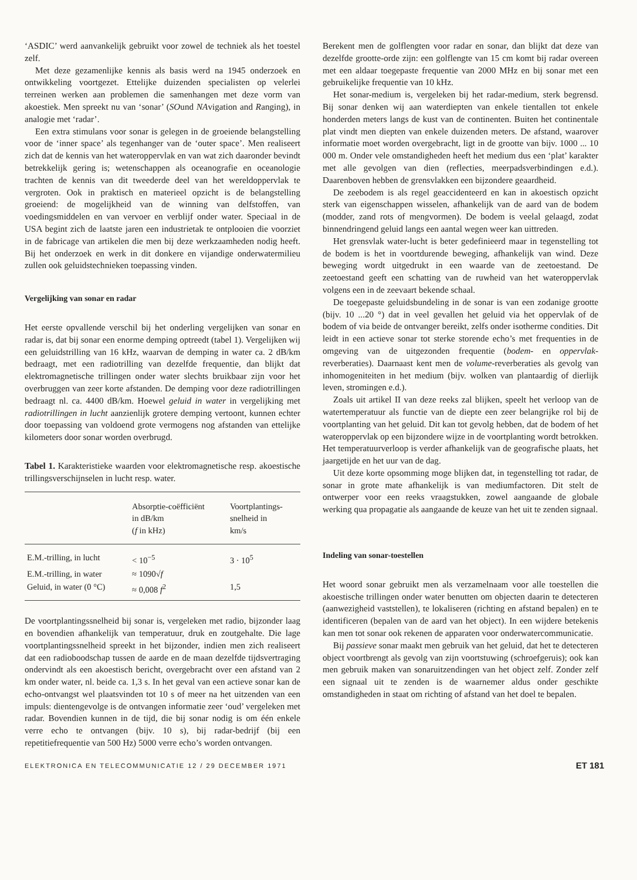‘ASDIC’ werd aanvankelijk gebruikt voor zowel de techniek als het toestel zelf.
Met deze gezamenlijke kennis als basis werd na 1945 onderzoek en ontwikkeling voortgezet. Ettelijke duizenden specialisten op velerlei terreinen werken aan problemen die samenhangen met deze vorm van akoestiek. Men spreekt nu van ‘sonar’ (SOund NAvigation and Ranging), in analogie met ‘radar’.
Een extra stimulans voor sonar is gelegen in de groeiende belangstelling voor de ‘inner space’ als tegenhanger van de ‘outer space’. Men realiseert zich dat de kennis van het wateroppervlak en van wat zich daaronder bevindt betrekkelijk gering is; wetenschappen als oceanografie en oceanologie trachten de kennis van dit tweederde deel van het wereldoppervlak te vergroten. Ook in praktisch en materieel opzicht is de belangstelling groeiend: de mogelijkheid van de winning van delfstoffen, van voedingsmiddelen en van vervoer en verblijf onder water. Speciaal in de USA begint zich de laatste jaren een industrietak te ontplooien die voorziet in de fabricage van artikelen die men bij deze werkzaamheden nodig heeft. Bij het onderzoek en werk in dit donkere en vijandige onderwatermilieu zullen ook geluidstechnieken toepassing vinden.
Vergelijking van sonar en radar
Het eerste opvallende verschil bij het onderling vergelijken van sonar en radar is, dat bij sonar een enorme demping optreedt (tabel 1). Vergelijken wij een geluidstrilling van 16 kHz, waarvan de demping in water ca. 2 dB/km bedraagt, met een radiotrilling van dezelfde frequentie, dan blijkt dat elektromagnetische trillingen onder water slechts bruikbaar zijn voor het overbruggen van zeer korte afstanden. De demping voor deze radiotrillingen bedraagt nl. ca. 4400 dB/km. Hoewel geluid in water in vergelijking met radiotrillingen in lucht aanzienlijk grotere demping vertoont, kunnen echter door toepassing van voldoend grote vermogens nog afstanden van ettelijke kilometers door sonar worden overbrugd.
Tabel 1. Karakteristieke waarden voor elektromagnetische resp. akoestische trillingsverschijnselen in lucht resp. water.
| | Absorptie-coëfficiënt in dB/km ( f in kHz) | Voortplantings- snelheid in km/s |
| --- | --- | --- |
| E.M.-trilling, in lucht | < 10<sup>−5</sup> | 3 · 10<sup>5</sup> |
| E.M.-trilling, in water | ≈ 1090√ f | |
| Geluid, in water (0 °C) | ≈ 0,008 f<sup>2</sup> | 1,5 |
De voortplantingssnelheid bij sonar is, vergeleken met radio, bijzonder laag en bovendien afhankelijk van temperatuur, druk en zoutgehalte. Die lage voortplantingssnelheid spreekt in het bijzonder, indien men zich realiseert dat een radioboodschap tussen de aarde en de maan dezelfde tijdsvertraging ondervindt als een akoestisch bericht, overgebracht over een afstand van 2 km onder water, nl. beide ca. 1,3 s. In het geval van een actieve sonar kan de echo-ontvangst wel plaatsvinden tot 10 s of meer na het uitzenden van een impuls: dientengevolge is de ontvangen informatie zeer ‘oud’ vergeleken met radar. Bovendien kunnen in de tijd, die bij sonar nodig is om één enkele verre echo te ontvangen (bijv. 10 s), bij radar-bedrijf (bij een repetitiefrequentie van 500 Hz) 5000 verre echo’s worden ontvangen.
Berekent men de golflengten voor radar en sonar, dan blijkt dat deze van dezelfde grootte-orde zijn: een golflengte van 15 cm komt bij radar overeen met een aldaar toegepaste frequentie van 2000 MHz en bij sonar met een gebruikelijke frequentie van 10 kHz.
Het sonar-medium is, vergeleken bij het radar-medium, sterk begrensd. Bij sonar denken wij aan waterdiepten van enkele tientallen tot enkele honderden meters langs de kust van de continenten. Buiten het continentale plat vindt men diepten van enkele duizenden meters. De afstand, waarover informatie moet worden overgebracht, ligt in de grootte van bijv. 1000 ... 10 000 m. Onder vele omstandigheden heeft het medium dus een ‘plat’ karakter met alle gevolgen van dien (reflecties, meerpadsverbindingen e.d.). Daarenboven hebben de grensvlakken een bijzondere geaardheid.
De zeebodem is als regel geaccidenteerd en kan in akoestisch opzicht sterk van eigenschappen wisselen, afhankelijk van de aard van de bodem (modder, zand rots of mengvormen). De bodem is veelal gelaagd, zodat binnendringend geluid langs een aantal wegen weer kan uittreden.
Het grensvlak water-lucht is beter gedefinieerd maar in tegenstelling tot de bodem is het in voortdurende beweging, afhankelijk van wind. Deze beweging wordt uitgedrukt in een waarde van de zeetoestand. De zeetoestand geeft een schatting van de ruwheid van het wateroppervlak volgens een in de zeevaart bekende schaal.
De toegepaste geluidsbundeling in de sonar is van een zodanige grootte (bijv. 10 ...20 °) dat in veel gevallen het geluid via het oppervlak of de bodem of via beide de ontvanger bereikt, zelfs onder isotherme condities. Dit leidt in een actieve sonar tot sterke storende echo’s met frequenties in de omgeving van de uitgezonden frequentie (bodem- en oppervlak-reverberaties). Daarnaast kent men de volume-reverberaties als gevolg van inhomogeniteiten in het medium (bijv. wolken van plantaardig of dierlijk leven, stromingen e.d.).
Zoals uit artikel II van deze reeks zal blijken, speelt het verloop van de watertemperatuur als functie van de diepte een zeer belangrijke rol bij de voortplanting van het geluid. Dit kan tot gevolg hebben, dat de bodem of het wateroppervlak op een bijzondere wijze in de voortplanting wordt betrokken. Het temperatuurverloop is verder afhankelijk van de geografische plaats, het jaargetijde en het uur van de dag.
Uit deze korte opsomming moge blijken dat, in tegenstelling tot radar, de sonar in grote mate afhankelijk is van mediumfactoren. Dit stelt de ontwerper voor een reeks vraagstukken, zowel aangaande de globale werking qua propagatie als aangaande de keuze van het uit te zenden signaal.
Indeling van sonar-toestellen
Het woord sonar gebruikt men als verzamelnaam voor alle toestellen die akoestische trillingen onder water benutten om objecten daarin te detecteren (aanwezigheid vaststellen), te lokaliseren (richting en afstand bepalen) en te identificeren (bepalen van de aard van het object). In een wijdere betekenis kan men tot sonar ook rekenen de apparaten voor onderwatercommunicatie.
Bij passieve sonar maakt men gebruik van het geluid, dat het te detecteren object voortbrengt als gevolg van zijn voortstuwing (schroefgeruis); ook kan men gebruik maken van sonaruitzendingen van het object zelf. Zonder zelf een signaal uit te zenden is de waarnemer aldus onder geschikte omstandigheden in staat om richting of afstand van het doel te bepalen.
ELEKTRONICA EN TELECOMMUNICATIE 12 / 29 DECEMBER 1971 ET 181